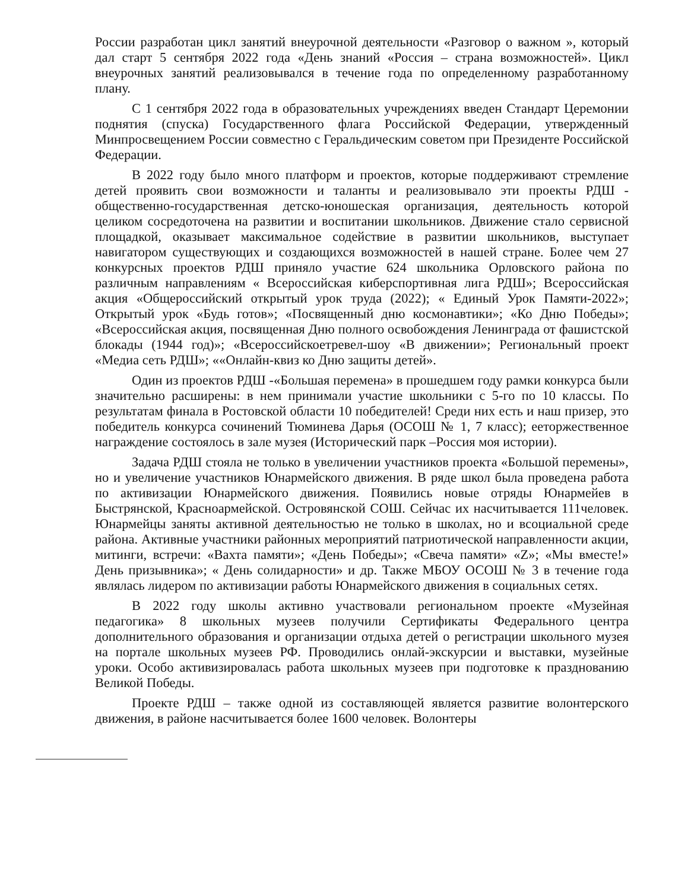России разработан цикл занятий внеурочной деятельности «Разговор о важном », который дал старт 5 сентября 2022 года «День знаний «Россия – страна возможностей». Цикл внеурочных занятий реализовывался в течение года по определенному разработанному плану.
С 1 сентября 2022 года в образовательных учреждениях введен Стандарт Церемонии поднятия (спуска) Государственного флага Российской Федерации, утвержденный Минпросвещением России совместно с Геральдическим советом при Президенте Российской Федерации.
В 2022 году было много платформ и проектов, которые поддерживают стремление детей проявить свои возможности и таланты и реализовывало эти проекты РДШ - общественно-государственная детско-юношеская организация, деятельность которой целиком сосредоточена на развитии и воспитании школьников. Движение стало сервисной площадкой, оказывает максимальное содействие в развитии школьников, выступает навигатором существующих и создающихся возможностей в нашей стране. Более чем 27 конкурсных проектов РДШ приняло участие 624 школьника Орловского района по различным направлениям « Всероссийская киберспортивная лига РДШ»; Всероссийская акция «Общероссийский открытый урок труда (2022); « Единый Урок Памяти-2022»; Открытый урок «Будь готов»; «Посвященный дню космонавтики»; «Ко Дню Победы»; «Всероссийская акция, посвященная Дню полного освобождения Ленинграда от фашистской блокады (1944 год)»; «Всероссийскоетревел-шоу «В движении»; Региональный проект «Медиа сеть РДШ»; ««Онлайн-квиз ко Дню защиты детей».
Один из проектов РДШ -«Большая перемена» в прошедшем году рамки конкурса были значительно расширены: в нем принимали участие школьники с 5-го по 10 классы. По результатам финала в Ростовской области 10 победителей! Среди них есть и наш призер, это победитель конкурса сочинений Тюминева Дарья (ОСОШ № 1, 7 класс); еeторжественное награждение состоялось в зале музея (Исторический парк –Россия моя истории).
Задача РДШ стояла не только в увеличении участников проекта «Большой перемены», но и увеличение участников Юнармейского движения. В ряде школ была проведена работа по активизации Юнармейского движения. Появились новые отряды Юнармейев в Быстрянской, Красноармейской. Островянской СОШ. Сейчас их насчитывается 111человек. Юнармейцы заняты активной деятельностью не только в школах, но и всоциальной среде района. Активные участники районных мероприятий патриотической направленности акции, митинги, встречи: «Вахта памяти»; «День Победы»; «Свеча памяти» «Z»; «Мы вместе!» День призывника»; « День солидарности» и др. Также МБОУ ОСОШ № 3 в течение года являлась лидером по активизации работы Юнармейского движения в социальных сетях.
В 2022 году школы активно участвовали региональном проекте «Музейная педагогика» 8 школьных музеев получили Сертификаты Федерального центра дополнительного образования и организации отдыха детей о регистрации школьного музея на портале школьных музеев РФ. Проводились онлай-экскурсии и выставки, музейные уроки. Особо активизировалась работа школьных музеев при подготовке к празднованию Великой Победы.
Проекте РДШ – также одной из составляющей является развитие волонтерского движения, в районе насчитывается более 1600 человек. Волонтеры